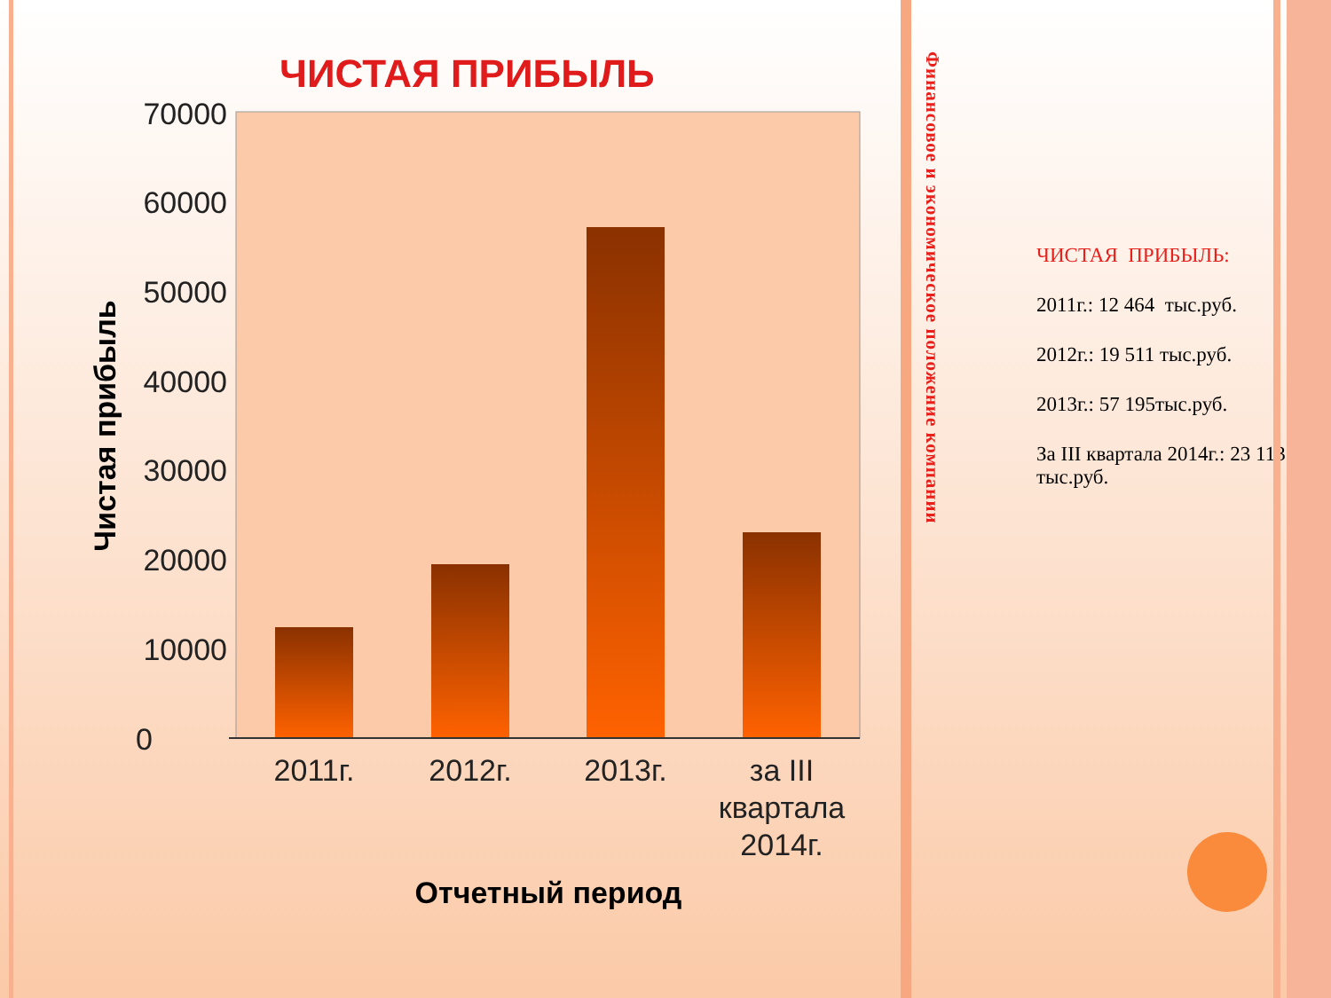ЧИСТАЯ ПРИБЫЛЬ
70000
60000
50000
40000
30000
20000
10000
0
2011г.
2012г.
2013г.
за III
квартала
2014г.
Отчетный период
Чистая прибыль
Финансовое и экономическое положение компании
ЧИСТАЯ ПРИБЫЛЬ:
2011г.: 12 464 тыс.руб.
2012г.: 19 511 тыс.руб.
2013г.: 57 195тыс.руб.
За III квартала 2014г.: 23 113 тыс.руб.